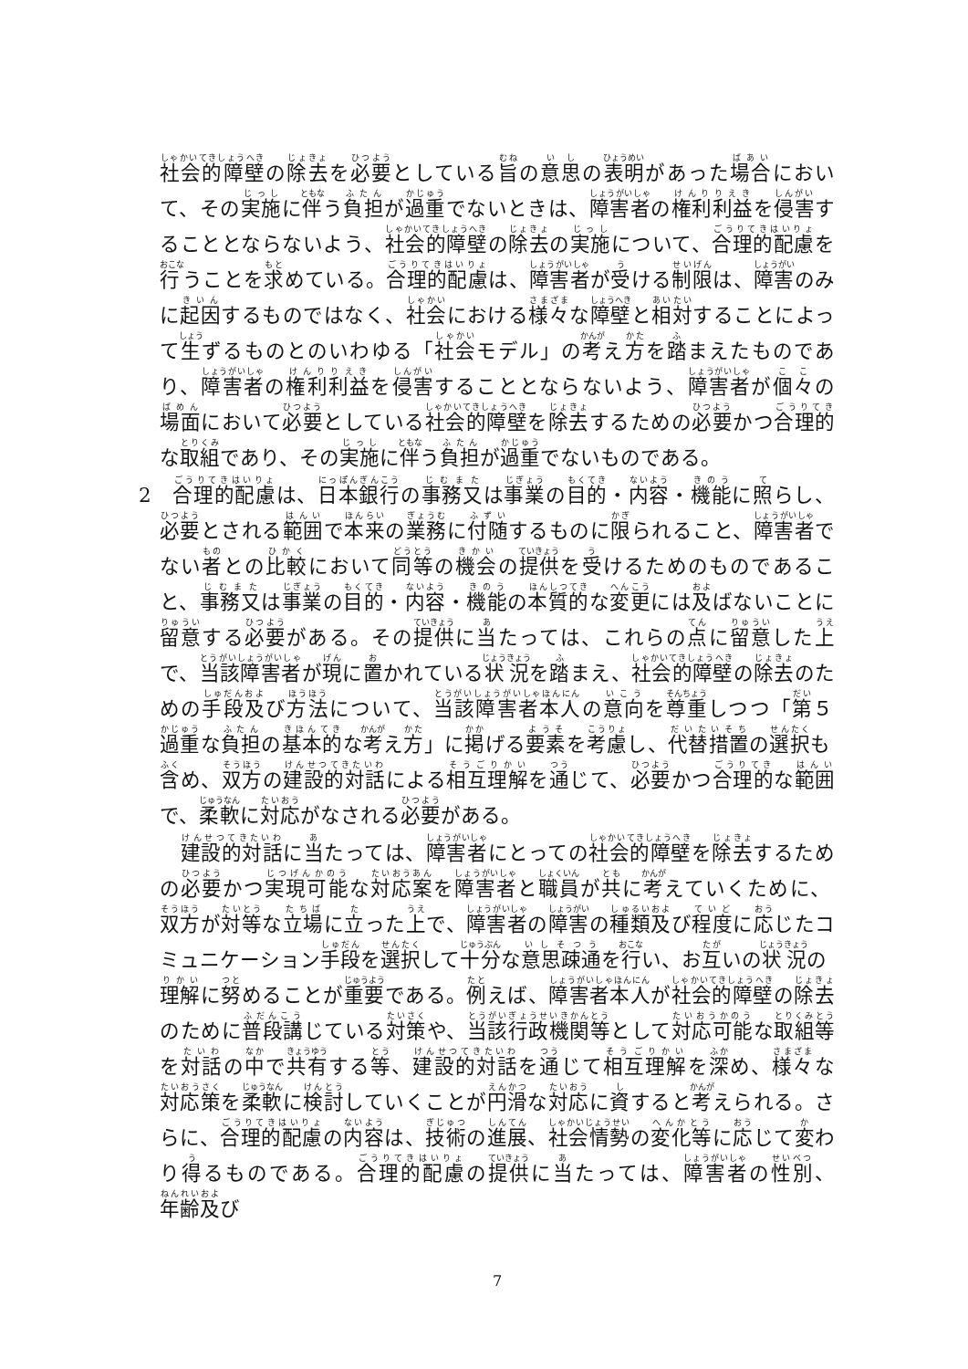社会的障壁の除去を必要としている旨の意思の表明があった場合において、その実施に伴う負担が過重でないときは、障害者の権利利益を侵害することとならないよう、社会的障壁の除去の実施について、合理的配慮を行うことを求めている。合理的配慮は、障害者が受ける制限は、障害のみに起因するものではなく、社会における様々な障壁と相対することによって生ずるものとのいわゆる「社会モデル」の考え方を踏まえたものであり、障害者の権利利益を侵害することとならないよう、障害者が個々の場面において必要としている社会的障壁を除去するための必要かつ合理的な取組であり、その実施に伴う負担が過重でないものである。
2　合理的配慮は、日本銀行の事務又は事業の目的・内容・機能に照らし、必要とされる範囲で本来の業務に付随するものに限られること、障害者でない者との比較において同等の機会の提供を受けるためのものであること、事務又は事業の目的・内容・機能の本質的な変更には及ばないことに留意する必要がある。その提供に当たっては、これらの点に留意した上で、当該障害者が現に置かれている状況を踏まえ、社会的障壁の除去のための手段及び方法について、当該障害者本人の意向を尊重しつつ「第５　過重な負担の基本的な考え方」に掲げる要素を考慮し、代替措置の選択も含め、双方の建設的対話による相互理解を通じて、必要かつ合理的な範囲で、柔軟に対応がなされる必要がある。
　建設的対話に当たっては、障害者にとっての社会的障壁を除去するための必要かつ実現可能な対応案を障害者と職員が共に考えていくために、双方が対等な立場に立った上で、障害者の障害の種類及び程度に応じたコミュニケーション手段を選択して十分な意思疎通を行い、お互いの状況の理解に努めることが重要である。例えば、障害者本人が社会的障壁の除去のために普段講じている対策や、当該行政機関等として対応可能な取組等を対話の中で共有する等、建設的対話を通じて相互理解を深め、様々な対応策を柔軟に検討していくことが円滑な対応に資すると考えられる。さらに、合理的配慮の内容は、技術の進展、社会情勢の変化等に応じて変わり得るものである。合理的配慮の提供に当たっては、障害者の性別、年齢及び
7